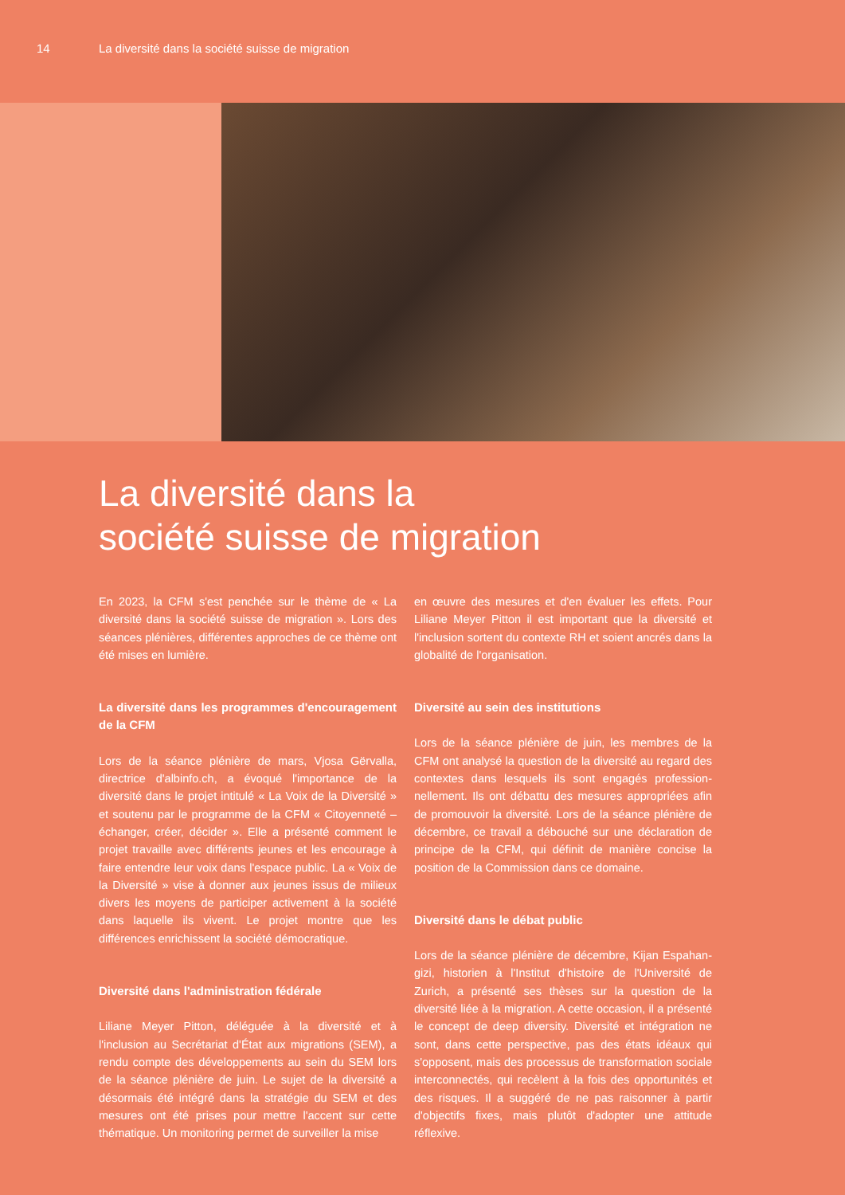14 La diversité dans la société suisse de migration
La diversité dans la
société suisse de migration
En 2023, la CFM s'est penchée sur le thème de « La diversité dans la société suisse de migration ». Lors des séances plénières, différentes approches de ce thème ont été mises en lumière.
La diversité dans les programmes d'encouragement de la CFM
Lors de la séance plénière de mars, Vjosa Gërvalla, directrice d'albinfo.ch, a évoqué l'importance de la diversité dans le projet intitulé « La Voix de la Diversité » et soutenu par le programme de la CFM « Citoyenneté – échanger, créer, décider ». Elle a présenté comment le projet travaille avec différents jeunes et les encourage à faire entendre leur voix dans l'espace public. La « Voix de la Diversité » vise à donner aux jeunes issus de milieux divers les moyens de participer activement à la société dans laquelle ils vivent. Le projet montre que les différences enrichissent la société démocratique.
Diversité dans l'administration fédérale
Liliane Meyer Pitton, déléguée à la diversité et à l'inclusion au Secrétariat d'État aux migrations (SEM), a rendu compte des développements au sein du SEM lors de la séance plénière de juin. Le sujet de la diversité a désormais été intégré dans la stratégie du SEM et des mesures ont été prises pour mettre l'accent sur cette thématique. Un monitoring permet de surveiller la mise
en œuvre des mesures et d'en évaluer les effets. Pour Liliane Meyer Pitton il est important que la diversité et l'inclusion sortent du contexte RH et soient ancrés dans la globalité de l'organisation.
Diversité au sein des institutions
Lors de la séance plénière de juin, les membres de la CFM ont analysé la question de la diversité au regard des contextes dans lesquels ils sont engagés profession­nellement. Ils ont débattu des mesures appropriées afin de promouvoir la diversité. Lors de la séance plénière de décembre, ce travail a débouché sur une déclaration de principe de la CFM, qui définit de manière concise la position de la Commission dans ce domaine.
Diversité dans le débat public
Lors de la séance plénière de décembre, Kijan Espahan­gizi, historien à l'Institut d'histoire de l'Université de Zurich, a présenté ses thèses sur la question de la diversité liée à la migration. A cette occasion, il a présenté le concept de deep diversity. Diversité et intégration ne sont, dans cette perspective, pas des états idéaux qui s'opposent, mais des processus de transformation sociale interconnectés, qui recèlent à la fois des opportunités et des risques. Il a suggéré de ne pas raisonner à partir d'objectifs fixes, mais plutôt d'adopter une attitude réflexive.